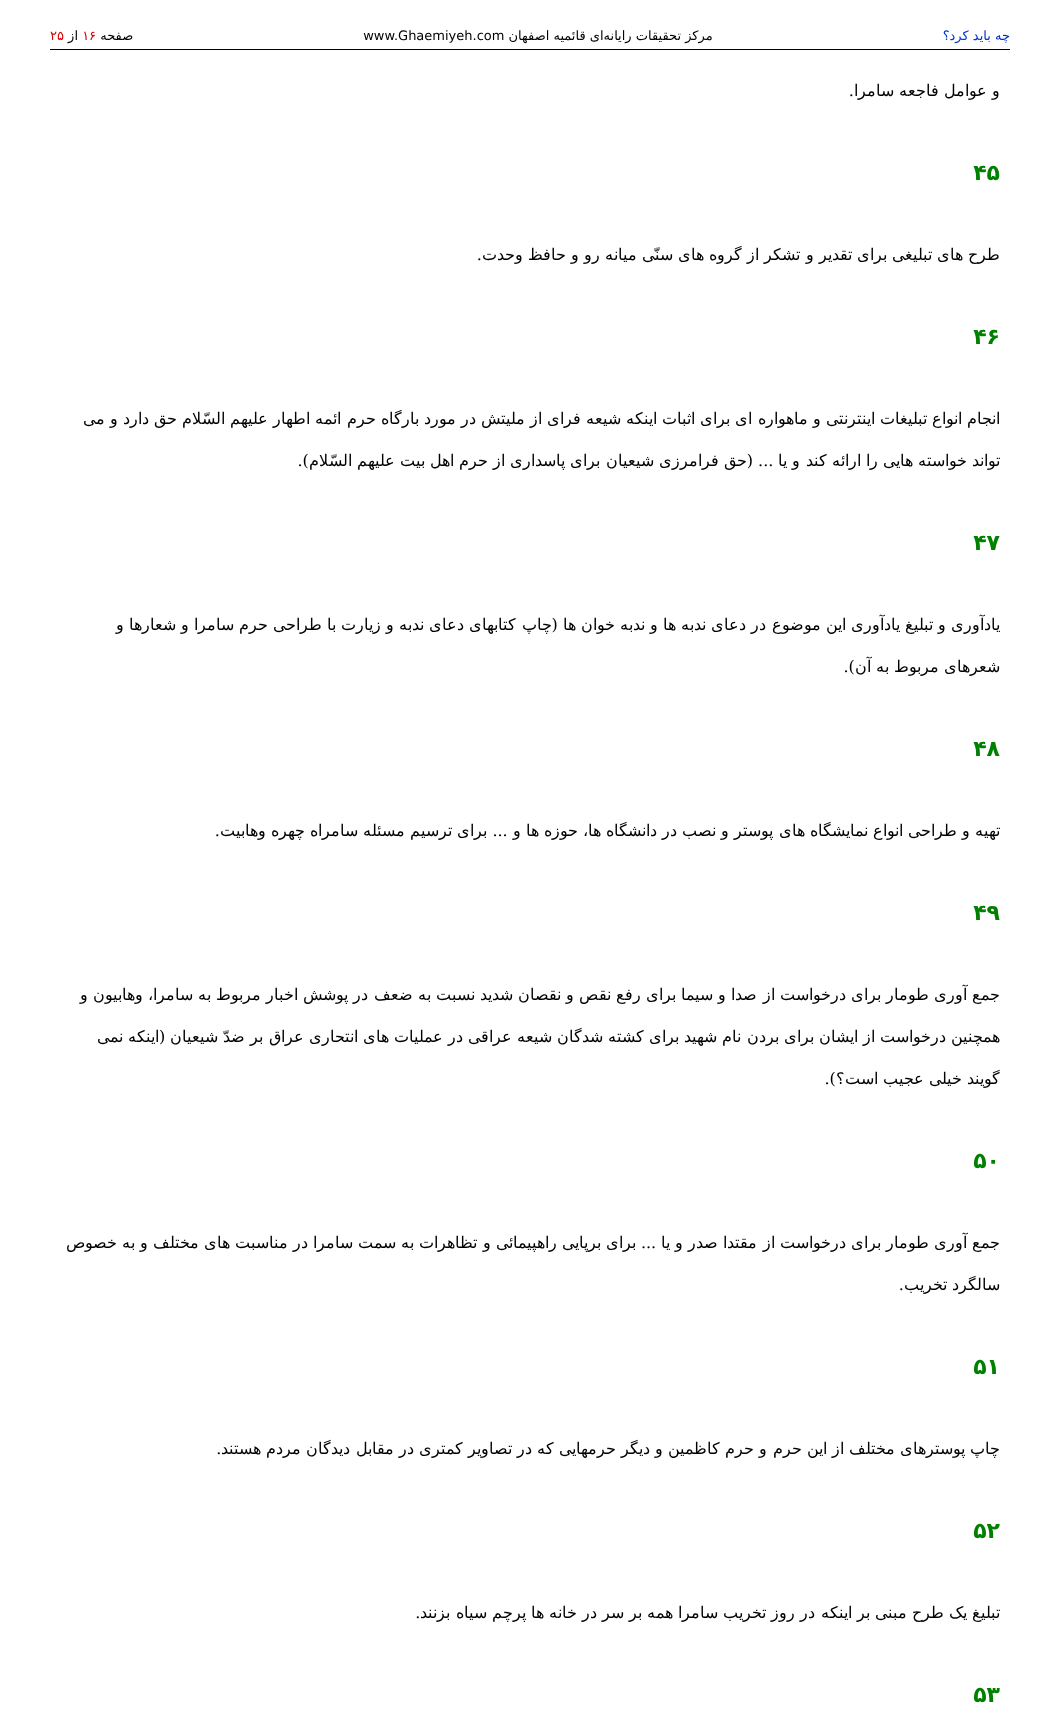چه باید کرد؟ مرکز تحقیقات رایانه‌ای قائمیه اصفهان www.Ghaemiyeh.com صفحه ۱۶ از ۲۵
و عوامل فاجعه سامرا.
۴۵
طرح های تبلیغی برای تقدیر و تشکر از گروه های سنّی میانه رو و حافظ وحدت.
۴۶
انجام انواع تبلیغات اینترنتی و ماهواره ای برای اثبات اینکه شیعه فرای از ملیتش در مورد بارگاه حرم ائمه اطهار علیهم السّلام حق دارد و می تواند خواسته هایی را ارائه کند و یا ... (حق فرامرزی شیعیان برای پاسداری از حرم اهل بیت علیهم السّلام).
۴۷
یادآوری و تبلیغ یادآوری این موضوع در دعای ندبه ها و ندبه خوان ها (چاپ کتابهای دعای ندبه و زیارت با طراحی حرم سامرا و شعارها و شعرهای مربوط به آن).
۴۸
تهیه و طراحی انواع نمایشگاه های پوستر و نصب در دانشگاه ها، حوزه ها و ... برای ترسیم مسئله سامراه چهره وهابیت.
۴۹
جمع آوری طومار برای درخواست از صدا و سیما برای رفع نقص و نقصان شدید نسبت به ضعف در پوشش اخبار مربوط به سامرا، وهابیون و همچنین درخواست از ایشان برای بردن نام شهید برای کشته شدگان شیعه عراقی در عملیات های انتحاری عراق بر ضدّ شیعیان (اینکه نمی گویند خیلی عجیب است؟).
۵۰
جمع آوری طومار برای درخواست از مقتدا صدر و یا ... برای برپایی راهپیمائی و تظاهرات به سمت سامرا در مناسبت های مختلف و به خصوص سالگرد تخریب.
۵۱
چاپ پوسترهای مختلف از این حرم و حرم کاظمین و دیگر حرمهایی که در تصاویر کمتری در مقابل دیدگان مردم هستند.
۵۲
تبلیغ یک طرح مبنی بر اینکه در روز تخریب سامرا همه بر سر در خانه ها پرچم سیاه بزنند.
۵۳